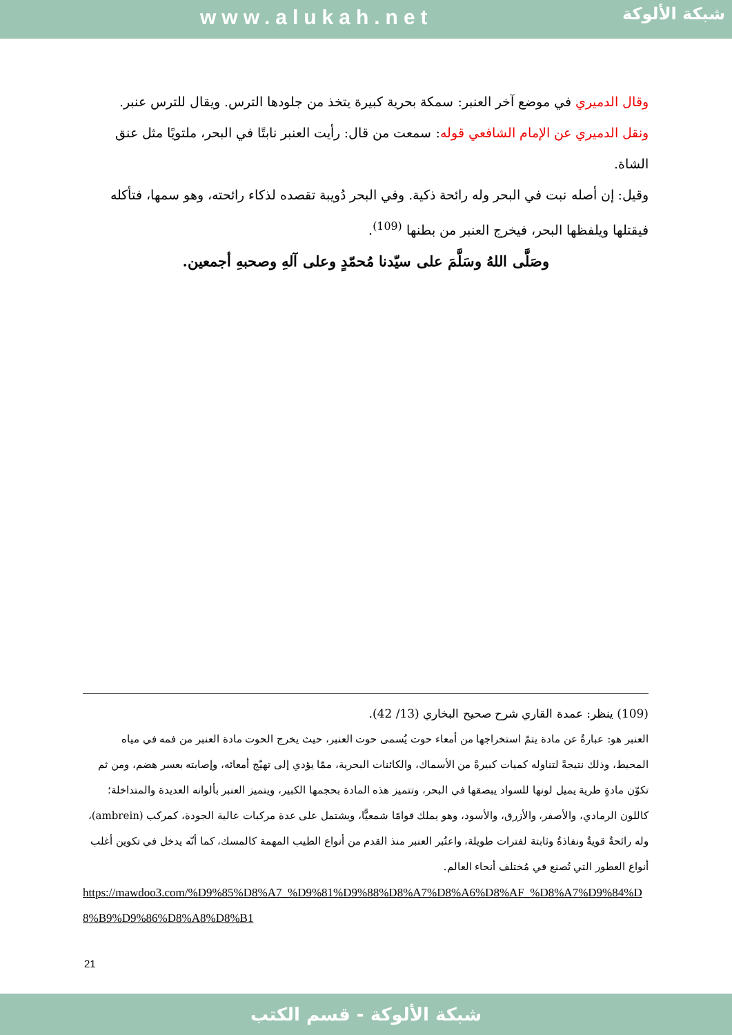www.alukah.net شبكة الألوكة
وقال الدميري في موضع آخر العنبر: سمكة بحرية كبيرة يتخذ من جلودها الترس. ويقال للترس عنبر.
ونقل الدميري عن الإمام الشافعي قوله: سمعت من قال: رأيت العنبر نابتًا في البحر، ملتويًا مثل عنق الشاة.
وقيل: إن أصله نبت في البحر وله رائحة ذكية. وفي البحر دُويبة تقصده لذكاء رائحته، وهو سمها، فتأكله فيقتلها ويلفظها البحر، فيخرج العنبر من بطنها <sup>(109)</sup>.
وصَلَّى اللهُ وسَلَّمَ على سيّدنا مُحمّدٍ وعلى آلهِ وصحبهِ أجمعين.
(109) ينظر: عمدة القاري شرح صحيح البخاري (13/ 42).
العنبر هو: عبارةٌ عن مادة يتمّ استخراجها من أمعاء حوت يُسمى حوت العنبر، حيث يخرج الحوت مادة العنبر من فمه في مياه المحيط، وذلك نتيجةً لتناوله كميات كبيرةً من الأسماك، والكائنات البحرية، ممّا يؤدي إلى تهيّج أمعائه، وإصابته بعسر هضم، ومن ثم تكوّن مادةٍ طرية يميل لونها للسواد يبصقها في البحر، وتتميز هذه المادة بحجمها الكبير، ويتميز العنبر بألوانه العديدة والمتداخلة؛ كاللون الرمادي، والأصفر، والأزرق، والأسود، وهو يملك قوامًا شمعيًّا، ويشتمل على عدة مركبات عالية الجودة، كمركب (ambrein)، وله رائحةٌ قويةٌ ونفاذةٌ وثابتة لفترات طويلة، واعتُبر العنبر منذ القدم من أنواع الطيب المهمة كالمسك، كما أنّه يدخل في تكوين أغلب أنواع العطور التي تُصنع في مُختلف أنحاء العالم.
https://mawdoo3.com/%D9%85%D8%A7_%D9%81%D9%88%D8%A7%D8%A6%D8%AF_%D8%A7%D9%84%D8%B9%D9%86%D8%A8%D8%B1
21
شبكة الألوكة - قسم الكتب